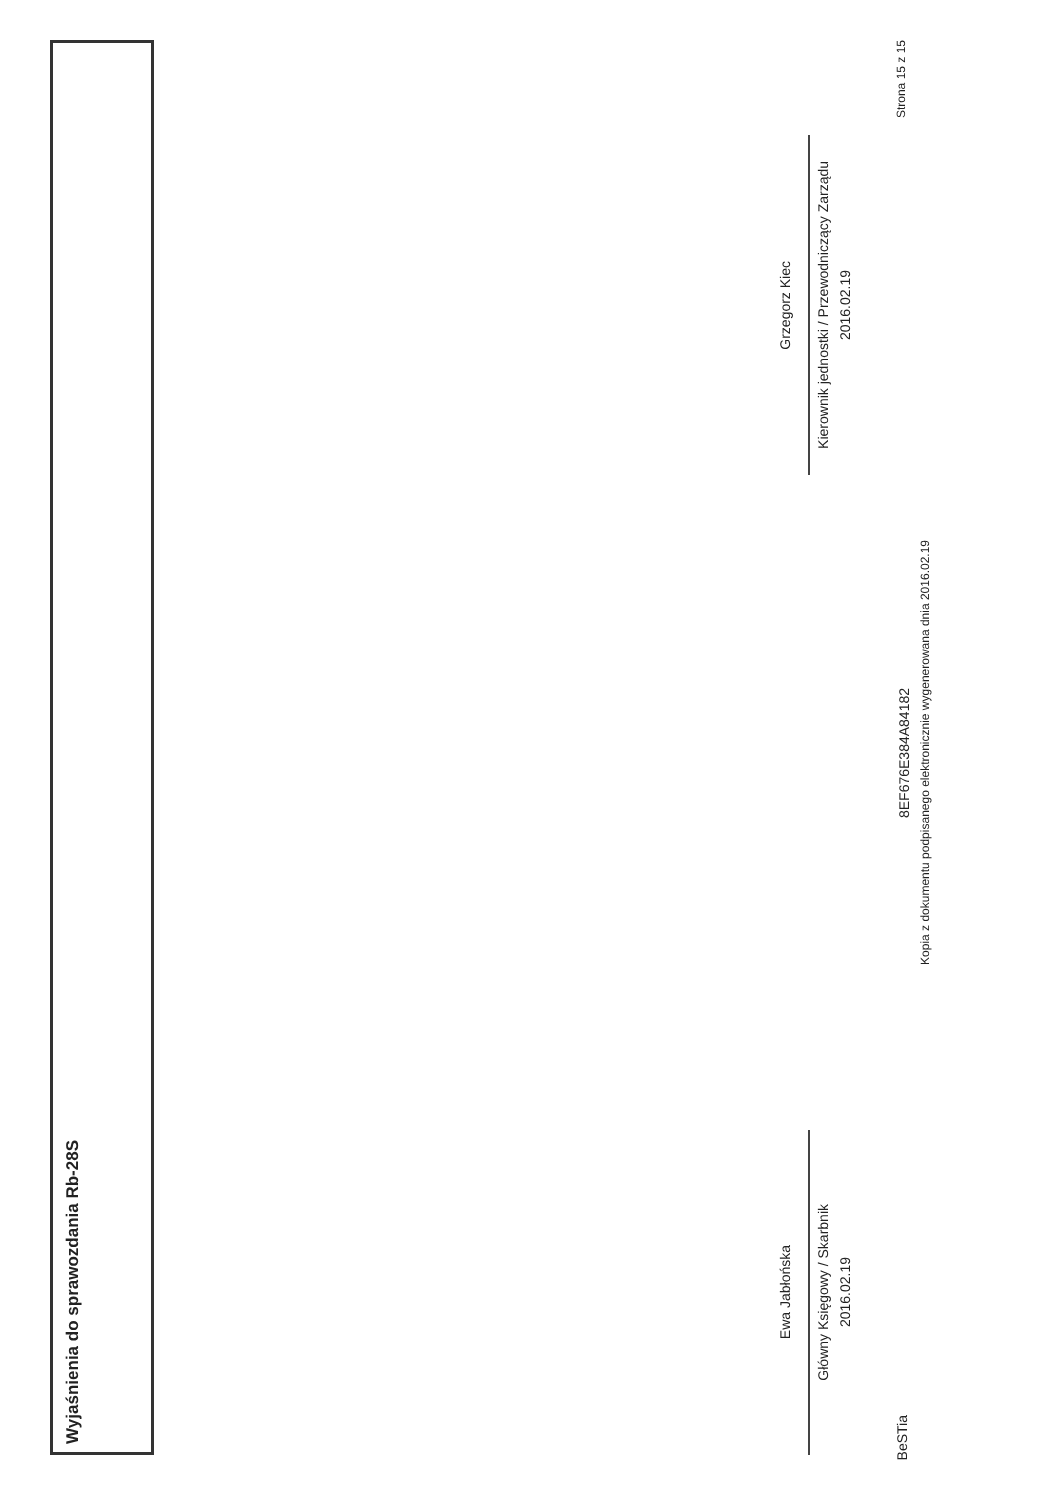Wyjaśnienia do sprawozdania Rb-28S
Ewa Jabłońska
Główny Księgowy / Skarbnik
2016.02.19
Grzegorz Kiec
Kierownik jednostki / Przewodniczący Zarządu
2016.02.19
BeSTia
8EF676E384A84182
Kopia z dokumentu podpisanego elektronicznie wygenerowana dnia 2016.02.19
Strona 15 z 15